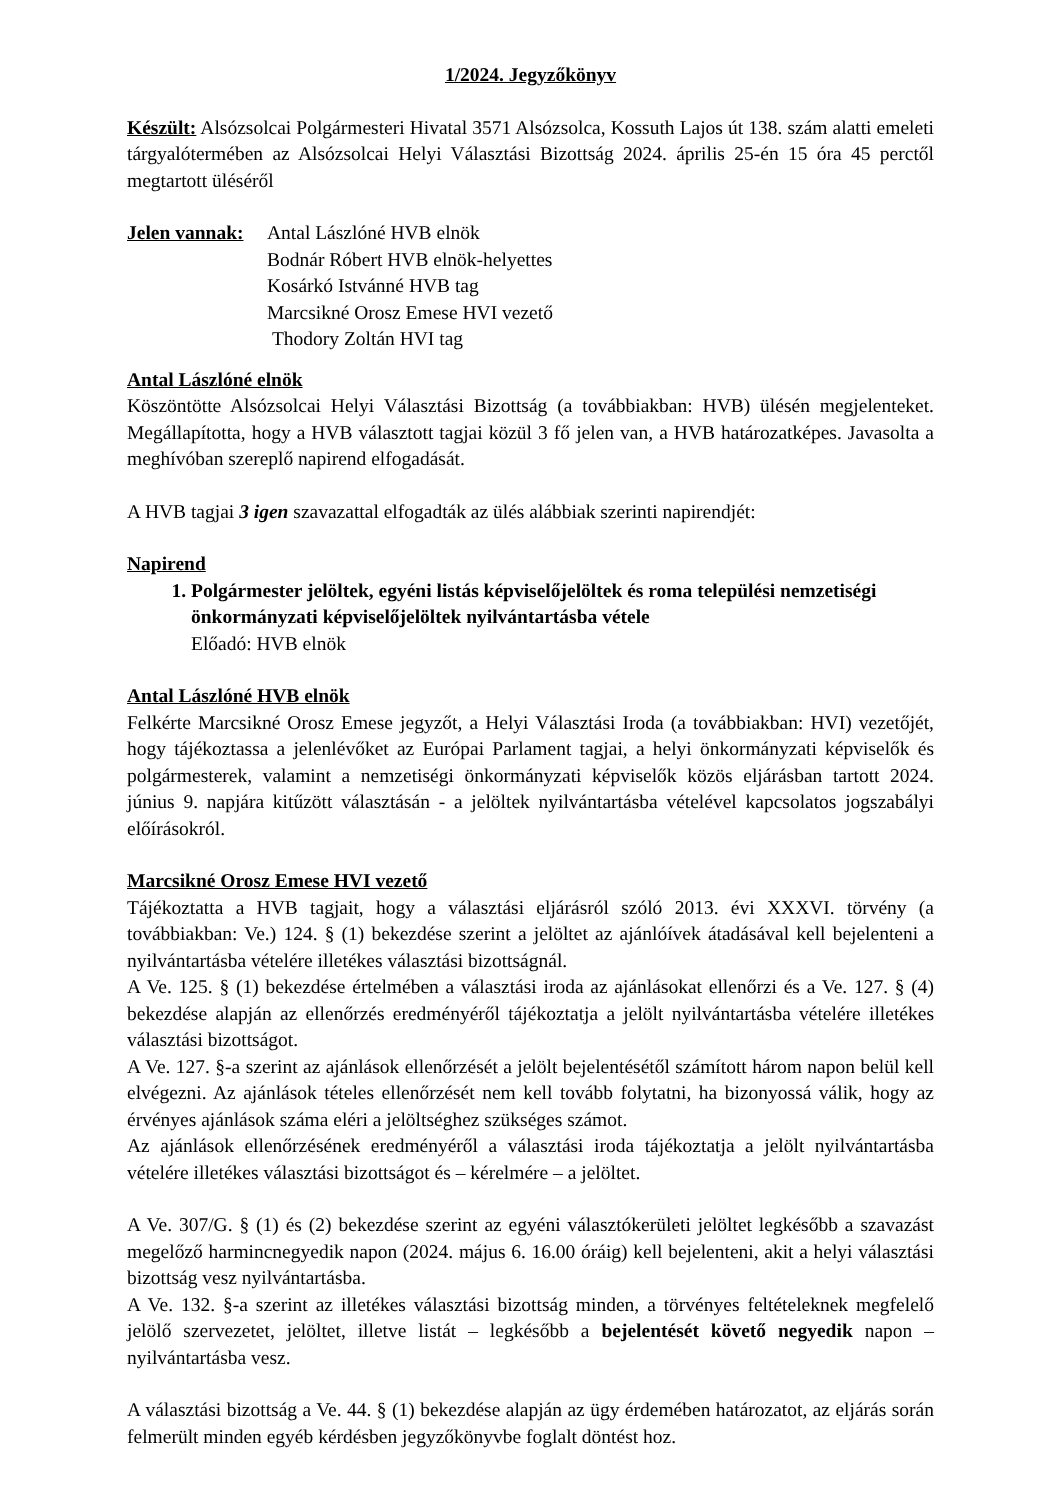1/2024. Jegyzőkönyv
Készült: Alsózsolcai Polgármesteri Hivatal 3571 Alsózsolca, Kossuth Lajos út 138. szám alatti emeleti tárgyalótermében az Alsózsolcai Helyi Választási Bizottság 2024. április 25-én 15 óra 45 perctől megtartott üléséről
Jelen vannak:
Antal Lászlóné HVB elnök
Bodnár Róbert HVB elnök-helyettes
Kosárkó Istvánné HVB tag
Marcsikné Orosz Emese HVI vezető
Thodory Zoltán HVI tag
Antal Lászlóné elnök
Köszöntötte Alsózsolcai Helyi Választási Bizottság (a továbbiakban: HVB) ülésén megjelenteket. Megállapította, hogy a HVB választott tagjai közül 3 fő jelen van, a HVB határozatképes. Javasolta a meghívóban szereplő napirend elfogadását.
A HVB tagjai 3 igen szavazattal elfogadták az ülés alábbiak szerinti napirendjét:
Napirend
1. Polgármester jelöltek, egyéni listás képviselőjelöltek és roma települési nemzetiségi önkormányzati képviselőjelöltek nyilvántartásba vétele
Előadó: HVB elnök
Antal Lászlóné HVB elnök
Felkérte Marcsikné Orosz Emese jegyzőt, a Helyi Választási Iroda (a továbbiakban: HVI) vezetőjét, hogy tájékoztassa a jelenlévőket az Európai Parlament tagjai, a helyi önkormányzati képviselők és polgármesterek, valamint a nemzetiségi önkormányzati képviselők közös eljárásban tartott 2024. június 9. napjára kitűzött választásán - a jelöltek nyilvántartásba vételével kapcsolatos jogszabályi előírásokról.
Marcsikné Orosz Emese HVI vezető
Tájékoztatta a HVB tagjait, hogy a választási eljárásról szóló 2013. évi XXXVI. törvény (a továbbiakban: Ve.) 124. § (1) bekezdése szerint a jelöltet az ajánlóívek átadásával kell bejelenteni a nyilvántartásba vételére illetékes választási bizottságnál.
A Ve. 125. § (1) bekezdése értelmében a választási iroda az ajánlásokat ellenőrzi és a Ve. 127. § (4) bekezdése alapján az ellenőrzés eredményéről tájékoztatja a jelölt nyilvántartásba vételére illetékes választási bizottságot.
A Ve. 127. §-a szerint az ajánlások ellenőrzését a jelölt bejelentésétől számított három napon belül kell elvégezni. Az ajánlások tételes ellenőrzését nem kell tovább folytatni, ha bizonyossá válik, hogy az érvényes ajánlások száma eléri a jelöltséghez szükséges számot.
Az ajánlások ellenőrzésének eredményéről a választási iroda tájékoztatja a jelölt nyilvántartásba vételére illetékes választási bizottságot és – kérelmére – a jelöltet.
A Ve. 307/G. § (1) és (2) bekezdése szerint az egyéni választókerületi jelöltet legkésőbb a szavazást megelőző harmincnegyedik napon (2024. május 6. 16.00 óráig) kell bejelenteni, akit a helyi választási bizottság vesz nyilvántartásba.
A Ve. 132. §-a szerint az illetékes választási bizottság minden, a törvényes feltételeknek megfelelő jelölő szervezetet, jelöltet, illetve listát – legkésőbb a bejelentését követő negyedik napon – nyilvántartásba vesz.
A választási bizottság a Ve. 44. § (1) bekezdése alapján az ügy érdemében határozatot, az eljárás során felmerült minden egyéb kérdésben jegyzőkönyvbe foglalt döntést hoz.